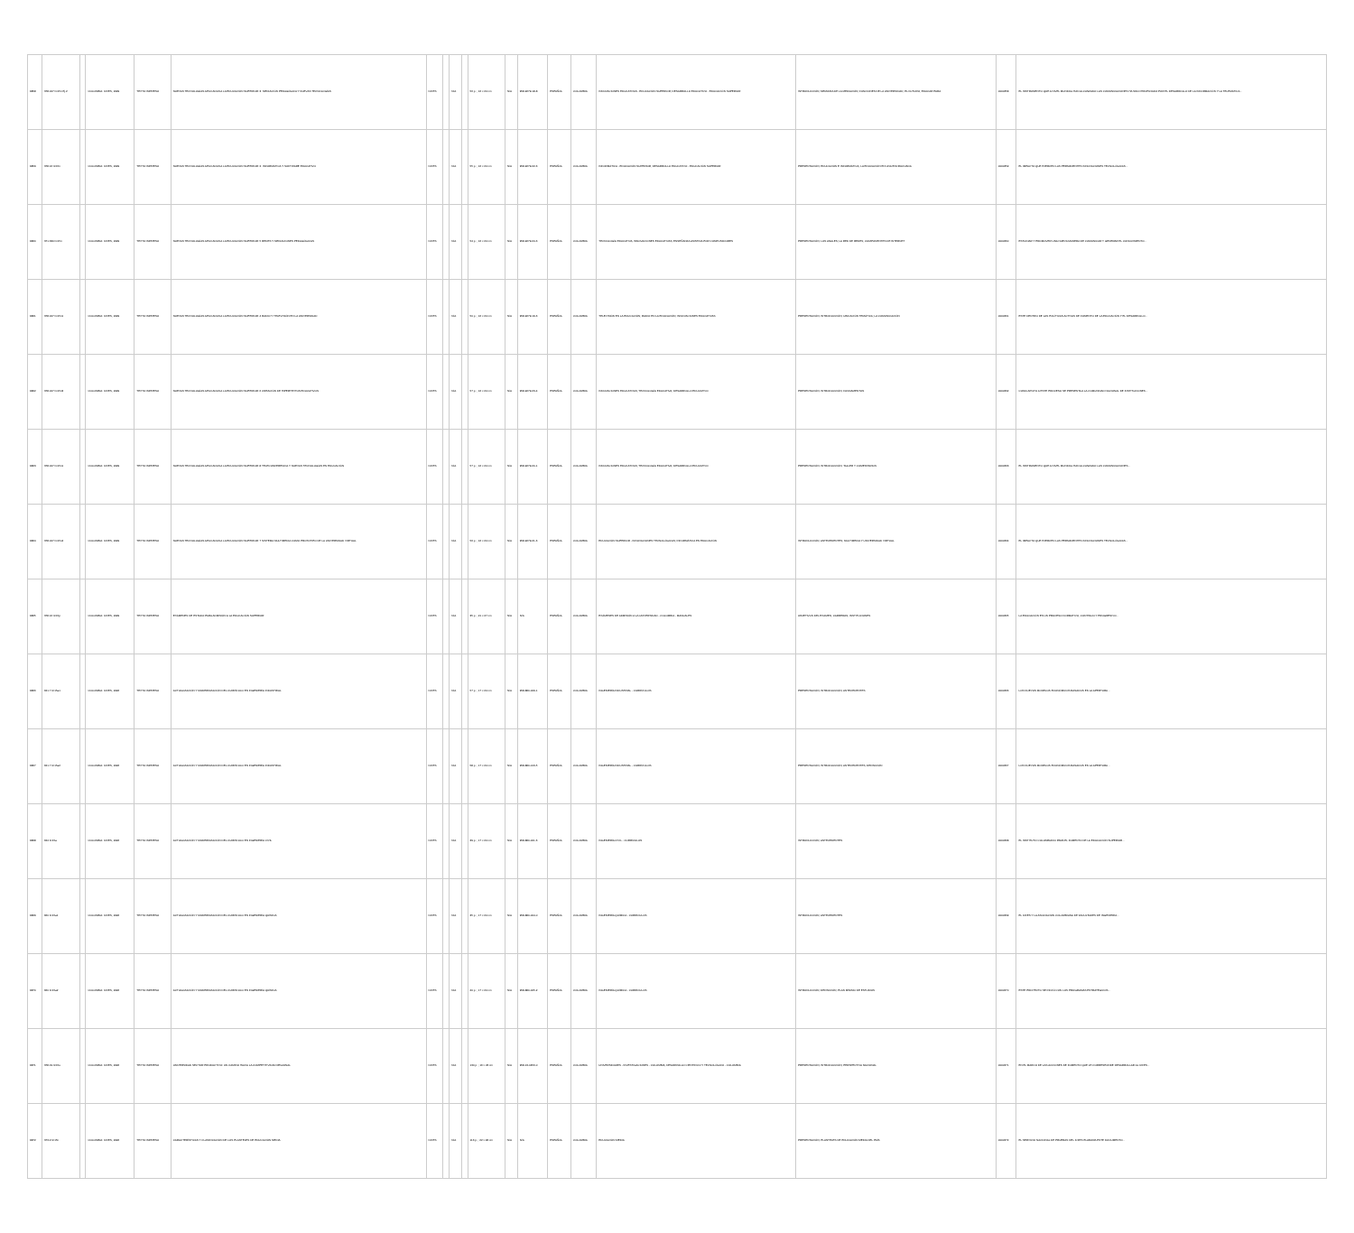| 9858 | 378.007 IC15n Ej.2 | | COLOMBIA: ICFES, 1999 | TEXTO IMPRESO | NUEVAS TECNOLOGÍAS APLICADAS A LA EDUCACIÓN SUPERIOR: 3. MEDIACIÓN PEDAGÓGICA Y NUEVAS TECNOLOGÍAS | ICFES | | N/A | | 56 p. ; 16 x 24 cm | N/A | 958-9279-18-8 | ESPAÑOL | COLOMBIA | INNOVACIONES EDUCATIVAS - EDUCACIÓN SUPERIOR; DESARROLLO EDUCATIVO - EDUCACIÓN SUPERIOR | INTRODUCCIÓN; MEMORIA DE LA MEDIACIÓN; FUNCIONES DE LA UNIVERSIDAD; EL FUTURO; EDUCAR PARA | 0000658 | EL INSTRUMENTO QUE A NIVEL MUNDIAL HAN ALCANZADO LAS COMUNICACIONES HA SIDO PROPICIADO POR EL DESARROLLO DE LA INFORMACIÓN Y LA TELEMÁTICA... |
| 9859 | 378.16 IC15n | | COLOMBIA: ICFES, 1999 | TEXTO IMPRESO | NUEVAS TECNOLOGÍAS APLICADAS A LA EDUCACIÓN SUPERIOR: 2. INFORMÁTICA Y SOFTWARE EDUCATIVO | ICFES | | N/A | | 55 p. ; 16 x 24 cm | N/A | 958-9279-22-6 | ESPAÑOL | COLOMBIA | INFORMÁTICA - EDUCACIÓN SUPERIOR; DESARROLLO EDUCATIVO - EDUCACIÓN SUPERIOR | PRESENTACIÓN; EDUCACIÓN E INFORMÁTICA; LA EDUCACIÓN EN UNA ENCRUCIJADA | 0000659 | EL IMPACTO QUE EJERCEN LAS PERMANENTES INNOVACIONES TECNOLÓGICAS... |
| 9860 | 371.334 IC15n | | COLOMBIA: ICFES, 1999 | TEXTO IMPRESO | NUEVAS TECNOLOGÍAS APLICADAS A LA EDUCACIÓN SUPERIOR: 5 REDES Y MEDIACIONES PEDAGÓGICAS | ICFES | | N/A | | 54 p. ; 16 x 24 cm | N/A | 958-9279-24-6 | ESPAÑOL | COLOMBIA | TECNOLOGÍA EDUCATIVA; INNOVACIONES EDUCATIVAS; ENSEÑANZA ASISTIDA POR COMPUTADORES | PRESENTACIÓN; LOS ANALES; LA RED DE REDES; COMPONENTES DE INTERNET | 0000660 | ESTUDIAR Y PROMOVER UNA NUEVA MANERA DE COMUNICAR Y GENERAR EL CONOCIMIENTO... |
| 9861 | 378.007 IC15n1 | | COLOMBIA: ICFES, 1999 | TEXTO IMPRESO | NUEVAS TECNOLOGÍAS APLICADAS A LA EDUCACIÓN SUPERIOR: 4 RADIO Y TELEVISIÓN EN LA UNIVERSIDAD | ICFES | | N/A | | 50 p. ; 16 x 24 cm | N/A | 958-9279-19-6 | ESPAÑOL | COLOMBIA | TELEVISIÓN EN LA EDUCACIÓN; RADIO EN LA EDUCACIÓN; INNOVACIONES EDUCATIVAS | PRESENTACIÓN; INTRODUCCIÓN; UBICACIÓN TEMÁTICA; LA COMUNICACIÓN | 0000661 | ESTE DENTRO DE LAS POLÍTICAS ACTIVAS DE FOMENTO DE LA EDUCACIÓN Y EL DESARROLLO... |
| 9862 | 378.007 IC15n3 | | COLOMBIA: ICFES, 1999 | TEXTO IMPRESO | NUEVAS TECNOLOGÍAS APLICADAS A LA EDUCACIÓN SUPERIOR: 6 CREACIÓN DE HIPERTEXTOS EDUCATIVOS | ICFES | | N/A | | 57 p. ; 16 x 24 cm | N/A | 958-9279-23-4 | ESPAÑOL | COLOMBIA | INNOVACIONES EDUCATIVAS; TECNOLOGÍA EDUCATIVA; DESARROLLO EDUCATIVO | PRESENTACIÓN; INTRODUCCIÓN; FUNDAMENTOS | 0000662 | COMO APOYO A ESTE PROCESO SE PRESENTA A LA COMUNIDAD NACIONAL DE INSTITUCIONES... |
| 9863 | 378.007 IC15n1 | | COLOMBIA: ICFES, 1999 | TEXTO IMPRESO | NUEVAS TECNOLOGÍAS APLICADAS A LA EDUCACIÓN SUPERIOR: 8 TELECONFERENCIA Y NUEVAS TECNOLOGÍAS EN EDUCACIÓN | ICFES | | N/A | | 57 p. ; 16 x 24 cm | N/A | 958-9279-20-1 | ESPAÑOL | COLOMBIA | INNOVACIONES EDUCATIVAS; TECNOLOGÍA EDUCATIVA; DESARROLLO EDUCATIVO | PRESENTACIÓN; INTRODUCCIÓN; TALLER Y COMENTARIOS | 0000663 | EL INSTRUMENTO QUE A NIVEL MUNDIAL HAN ALCANZADO LAS COMUNICACIONES... |
| 9864 | 378.007 IC15n4 | | COLOMBIA: ICFES, 1999 | TEXTO IMPRESO | NUEVAS TECNOLOGÍAS APLICADAS A LA EDUCACIÓN SUPERIOR: 7 SISTEMA MULTIMEDIA COMO PROTOTIPO DE LA UNIVERSIDAD VIRTUAL | ICFES | | N/A | | 56 p. ; 16 x 24 cm | N/A | 958-9279-21-6 | ESPAÑOL | COLOMBIA | EDUCACIÓN SUPERIOR - INNOVACIONES TECNOLÓGICAS; INFORMÁTICA EN EDUCACIÓN | INTRODUCCIÓN; ANTECEDENTES; MULTIMEDIA Y UNIVERSIDAD VIRTUAL | 0000664 | EL IMPACTO QUE EJERCEN LAS PERMANENTES INNOVACIONES TECNOLÓGICAS... |
| 9865 | 378.16 IC15p | | COLOMBIA: ICFES, 1999 | TEXTO IMPRESO | EXÁMENES DE ESTADO PARA ADMISIÓN A LA EDUCACIÓN SUPERIOR | ICFES | | N/A | | 35 p. ; 21 x 27 cm | N/A | N/A | ESPAÑOL | COLOMBIA | EXÁMENES DE ADMISIÓN A LA UNIVERSIDAD - COLOMBIA - MANUALES | OBJETIVOS DEL EXAMEN; CARRERAS; INSTITUCIONES | 0000665 | LA EDUCACIÓN ES UN PROCESO FORMATIVO, CONTINUO Y PROGRESIVO... |
| 9866 | 621.7 IC15a1 | | COLOMBIA: ICFES, 1996 | TEXTO IMPRESO | ACTUALIZACIÓN Y MODERNIZACIÓN DEL CURRÍCULO EN INGENIERÍA INDUSTRIAL | ICFES | | N/A | | 57 p. ; 17 x 24 cm | N/A | 958-880-009-1 | ESPAÑOL | COLOMBIA | INGENIERÍA INDUSTRIAL - CURRÍCULOS | PRESENTACIÓN; INTRODUCCIÓN; ANTECEDENTES | 0000666 | LOS NUEVOS MODELOS ECONÓMICOS BASADOS EN LA APERTURA... |
| 9867 | 621.7 IC15a2 | | COLOMBIA: ICFES, 1996 | TEXTO IMPRESO | ACTUALIZACIÓN Y MODERNIZACIÓN DEL CURRÍCULO EN INGENIERÍA INDUSTRIAL | ICFES | | N/A | | 58 p. ; 17 x 24 cm | N/A | 958-880-013-5 | ESPAÑOL | COLOMBIA | INGENIERÍA INDUSTRIAL - CURRÍCULOS | PRESENTACIÓN; INTRODUCCIÓN; ANTECEDENTES; DEFINICIÓN | 0000667 | LOS NUEVOS MODELOS ECONÓMICOS BASADOS EN LA APERTURA... |
| 9868 | 624 IC15a | | COLOMBIA: ICFES, 1996 | TEXTO IMPRESO | ACTUALIZACIÓN Y MODERNIZACIÓN DEL CURRÍCULO EN INGENIERÍA CIVIL | ICFES | | N/A | | 39 p. ; 17 x 24 cm | N/A | 958-880-001-6 | ESPAÑOL | COLOMBIA | INGENIERÍA CIVIL - CURRÍCULOS | INTRODUCCIÓN; ANTECEDENTES | 0000668 | EL INSTITUTO COLOMBIANO PARA EL FOMENTO DE LA EDUCACIÓN SUPERIOR... |
| 9869 | 660 IC15a1 | | COLOMBIA: ICFES, 1996 | TEXTO IMPRESO | ACTUALIZACIÓN Y MODERNIZACIÓN DEL CURRÍCULO EN INGENIERÍA QUÍMICA | ICFES | | N/A | | 35 p. ; 17 x 24 cm | N/A | 958-880-004-0 | ESPAÑOL | COLOMBIA | INGENIERÍA QUÍMICA - CURRÍCULOS | INTRODUCCIÓN; ANTECEDENTES | 0000669 | EL ICFES Y LA ASOCIACIÓN COLOMBIANA DE FACULTADES DE INGENIERÍA... |
| 9870 | 660 IC15a2 | | COLOMBIA: ICFES, 1996 | TEXTO IMPRESO | ACTUALIZACIÓN Y MODERNIZACIÓN DEL CURRÍCULO EN INGENIERÍA QUÍMICA | ICFES | | N/A | | 40 p. ; 17 x 24 cm | N/A | 958-880-005-2 | ESPAÑOL | COLOMBIA | INGENIERÍA QUÍMICA - CURRÍCULOS | INTRODUCCIÓN; DEFINICIÓN; PLAN MÍNIMO DE ESTUDIOS | 0000670 | ESTE PROYECTO SE INICIÓ CON LOS PROGRAMAS ESTRATÉGICOS... |
| 9871 | 378.19 IC15u | | COLOMBIA: ICFES, 1996 | TEXTO IMPRESO | UNIVERSIDAD SECTOR PRODUCTIVO: UN CAMINO HACIA LA COMPETITIVIDAD REGIONAL | ICFES | | N/A | | 130 p. ; 16 x 23 cm | N/A | 958-13-0456-0 | ESPAÑOL | COLOMBIA | UNIVERSIDADES - INVESTIGACIONES - COLOMBIA; DESARROLLO CIENTÍFICO Y TECNOLÓGICO - COLOMBIA | PRESENTACIÓN; INTRODUCCIÓN; PERSPECTIVA NACIONAL | 0000671 | EN EL MARCO DE LAS ACCIONES DE FOMENTO QUE LE CORRESPONDE DESARROLLAR AL ICFES... |
| 9872 | 373.2 IC15c | | COLOMBIA: ICFES, 1996 | TEXTO IMPRESO | CARACTERÍSTICAS Y CLASIFICACIÓN DE LOS PLANTELES DE EDUCACIÓN MEDIA | ICFES | | N/A | | 113 p. ; 22 x 28 cm | N/A | N/A | ESPAÑOL | COLOMBIA | EDUCACIÓN MEDIA | PRESENTACIÓN; PLANTELES DE EDUCACIÓN MEDIA DEL PAÍS | 0000672 | EL SERVICIO NACIONAL DE PRUEBAS DEL ICFES ELABORA ESTE DOCUMENTO... |